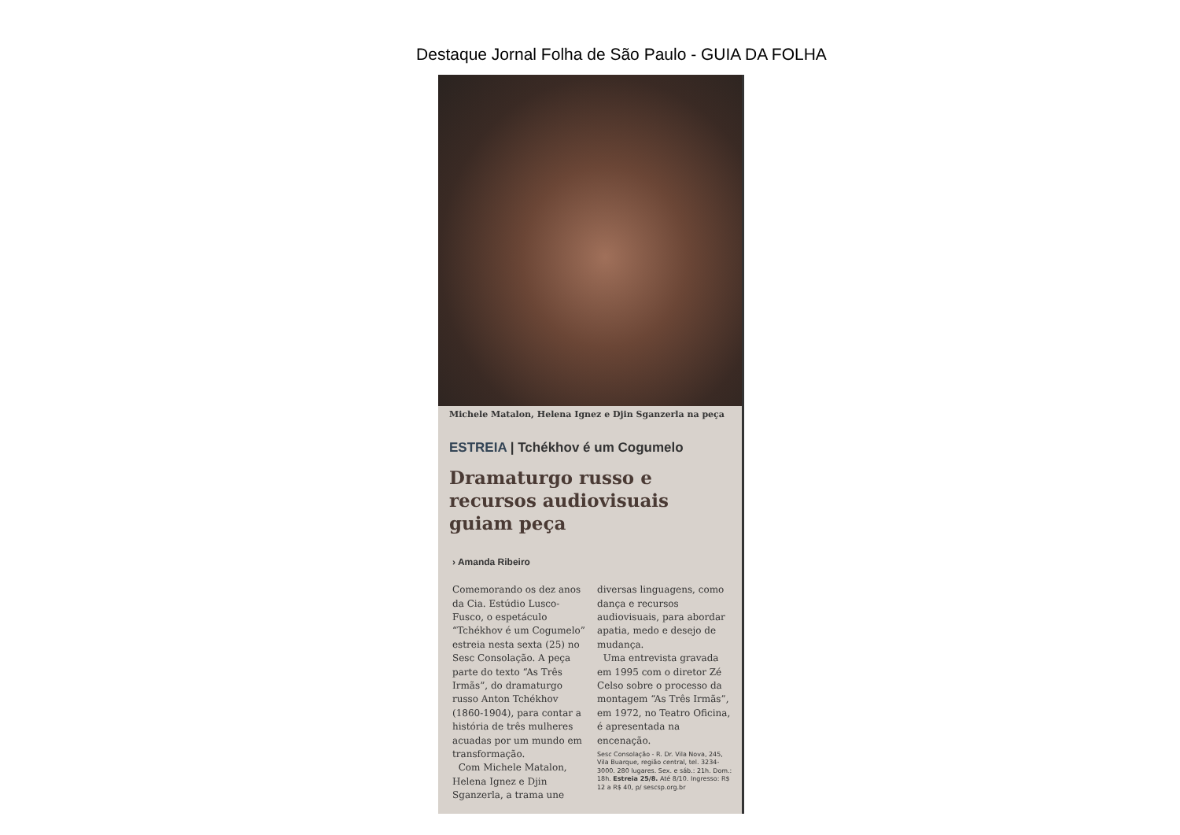Destaque Jornal Folha de São Paulo - GUIA DA FOLHA
Michele Matalon, Helena Ignez e Djin Sganzerla na peça
ESTREIA | Tchékhov é um Cogumelo
Dramaturgo russo e recursos audiovisuais guiam peça
› Amanda Ribeiro
Comemorando os dez anos da Cia. Estúdio Lusco-Fusco, o espetáculo “Tchékhov é um Cogumelo” estreia nesta sexta (25) no Sesc Consolação. A peça parte do texto “As Três Irmãs”, do dramaturgo russo Anton Tchékhov (1860-1904), para contar a história de três mulheres acuadas por um mundo em transformação.
Com Michele Matalon, Helena Ignez e Djin Sganzerla, a trama une
diversas linguagens, como dança e recursos audiovisuais, para abordar apatia, medo e desejo de mudança.
Uma entrevista gravada em 1995 com o diretor Zé Celso sobre o processo da montagem “As Três Irmãs”, em 1972, no Teatro Oficina, é apresentada na encenação.
Sesc Consolação - R. Dr. Vila Nova, 245, Vila Buarque, região central, tel. 3234-3000. 280 lugares. Sex. e sáb.: 21h. Dom.: 18h. Estreia 25/8. Até 8/10. Ingresso: R$ 12 a R$ 40, p/ sescsp.org.br